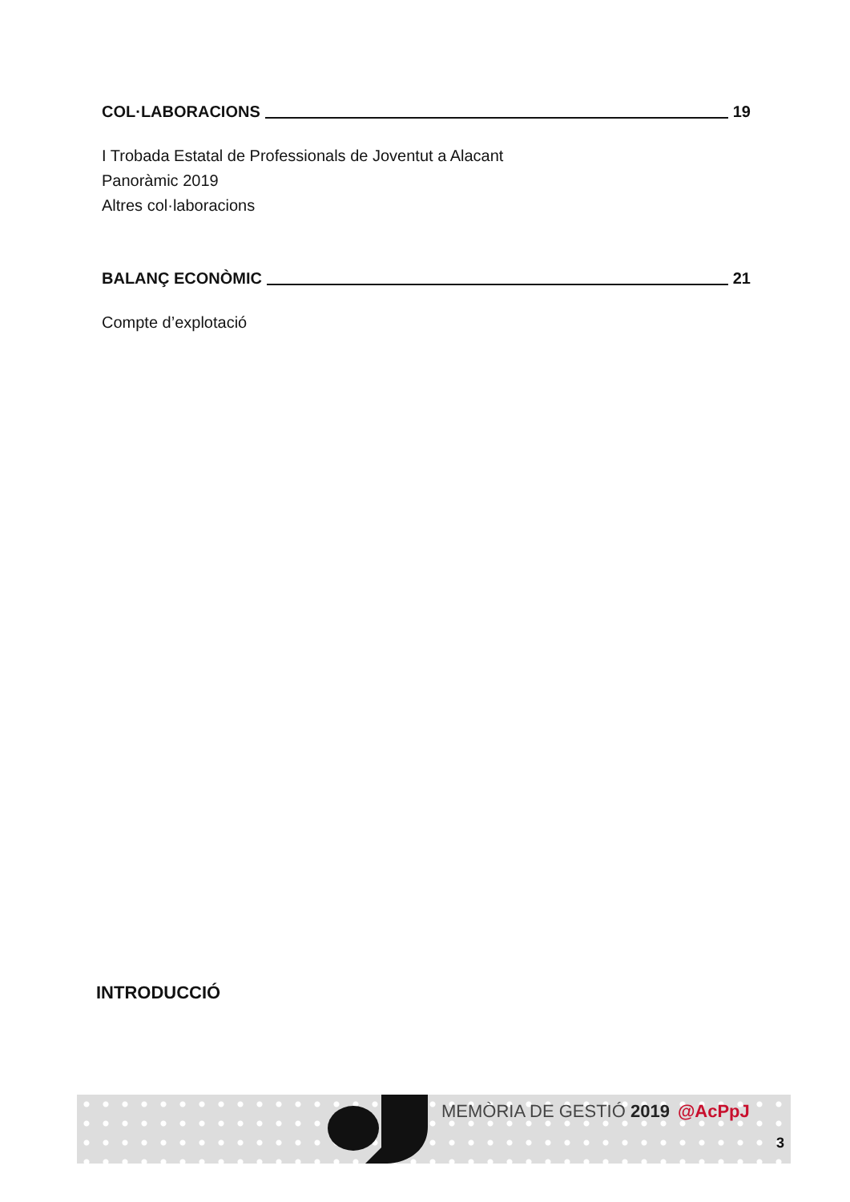COL·LABORACIONS 19
I Trobada Estatal de Professionals de Joventut a Alacant
Panoràmic 2019
Altres col·laboracions
BALANÇ ECONÒMIC 21
Compte d’explotació
INTRODUCCIÓ
MEMÒRIA DE GESTIÓ 2019 @AcPpJ
3